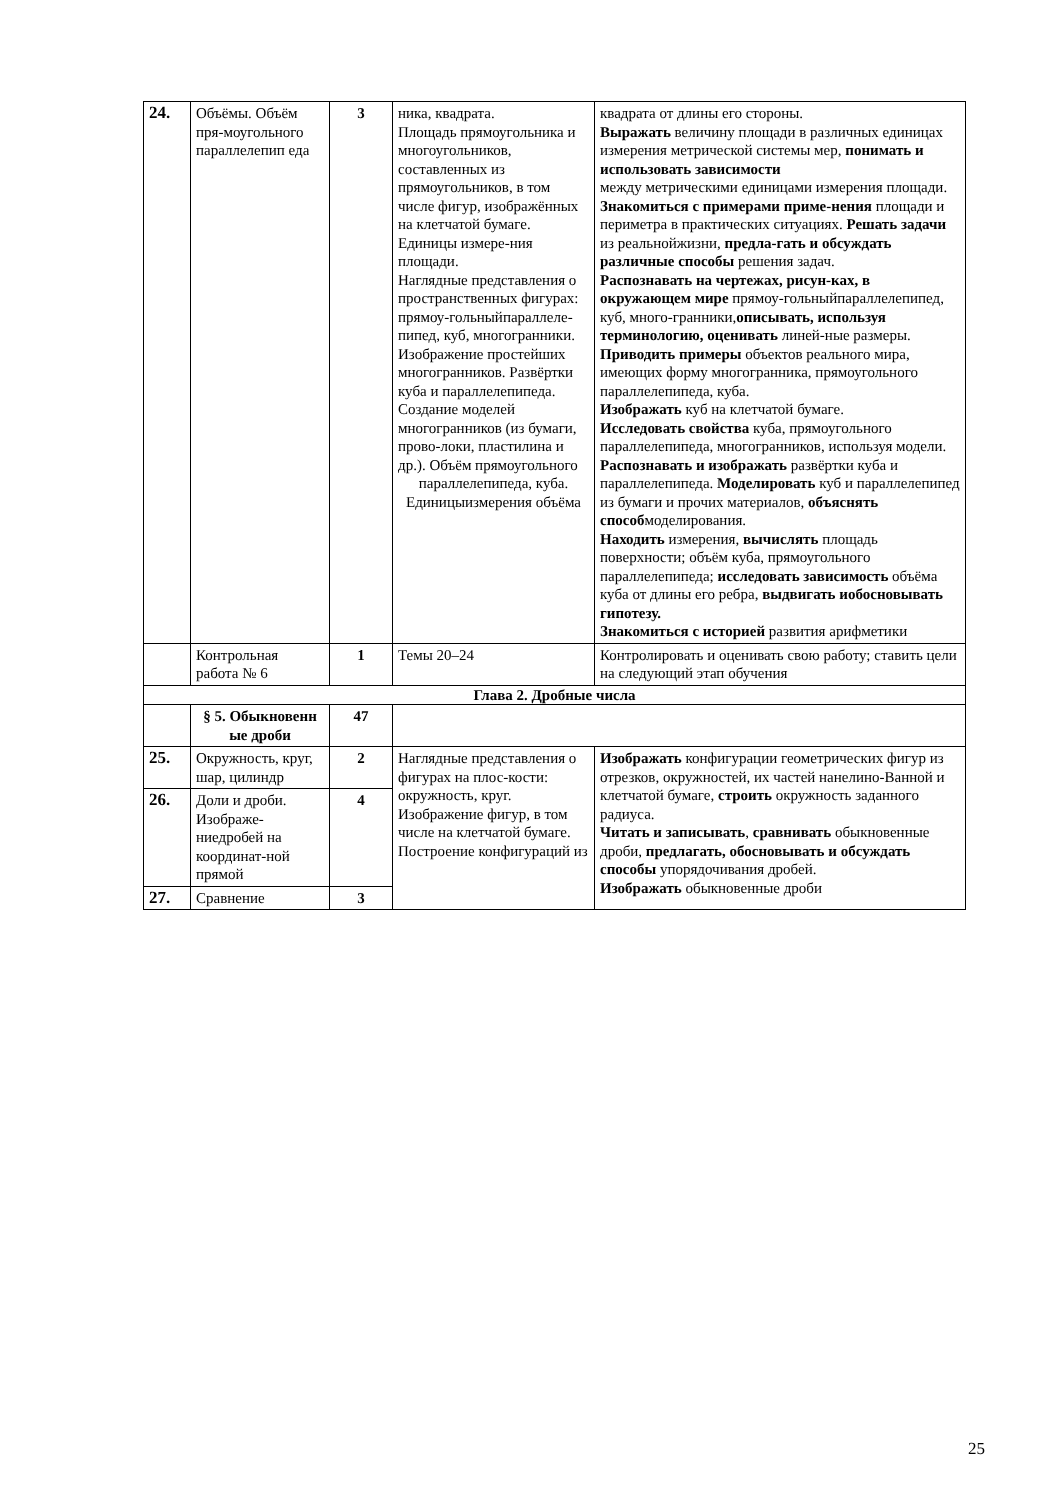| 24. | Объёмы. Объём пря-моугольного параллелепип еда | 3 | ника, квадрата. Площадь прямоугольника и многоугольников, составленных из прямоугольников, в том числе фигур, изображённых на клетчатой бумаге. Единицы измере-ния площади. Наглядные представления о пространственных фигурах: прямоу-гольныйпараллеле-пипед, куб, многогранники. Изображение простейших многогранников. Развёртки куба и параллелепипеда. Создание моделей многогранников (из бумаги, прово-локи, пластилина и др.). Объём прямоугольного параллелепипеда, куба. Единицыизмерения объёма | квадрата от длины его стороны. Выражать величину площади в различных единицах измерения метрической системы мер, понимать и использовать зависимости между метрическими единицами измерения площади. Знакомиться с примерами приме-нения площади и периметра в практических ситуациях. Решать задачи из реальнойжизни, предла-гать и обсуждать различные способы решения задач. Распознавать на чертежах, рисун-ках, в окружающем мире прямоу-гольныйпараллелепипед, куб, много-гранники, описывать, используя терминологию, оценивать линей-ные размеры. Приводить примеры объектов реального мира, имеющих форму многогранника, прямоугольного параллелепипеда, куба. Изображать куб на клетчатой бумаге. Исследовать свойства куба, прямоугольного параллелепипеда, многогранников, используя модели. Распознавать и изображать развёртки куба и параллелепипеда. Моделировать куб и параллелепипед из бумаги и прочих материалов, объяснять способ моделирования. Находить измерения, вычислять площадь поверхности; объём куба, прямоугольного параллелепипеда; исследовать зависимость объёма куба от длины его ребра, выдвигать иобосновывать гипотезу. Знакомиться с историей развития арифметики |
| | Контрольная работа № 6 | 1 | Темы 20–24 | Контролировать и оценивать свою работу; ставить цели на следующий этап обучения |
| Глава 2. Дробные числа | | | | |
| | § 5. Обыкновенн ые дроби | 47 | | |
| 25. | Окружность, круг, шар, цилиндр | 2 | Наглядные представления о фигурах на плос-кости: окружность, круг. Изображение фигур, в том числе на клетчатой бумаге. Построение конфигураций из | Изображать конфигурации геометрических фигур из отрезков, окружностей, их частей нанелино-Ванной и клетчатой бумаге, строить окружность заданного радиуса. Читать и записывать , сравнивать обыкновенные дроби, предлагать, обосновывать и обсуждать способы упорядочивания дробей. Изображать обыкновенные дроби |
| 26. | Доли и дроби. Изображе-ниедробей на координат-ной прямой | 4 | | |
| 27. | Сравнение | 3 | | |
25